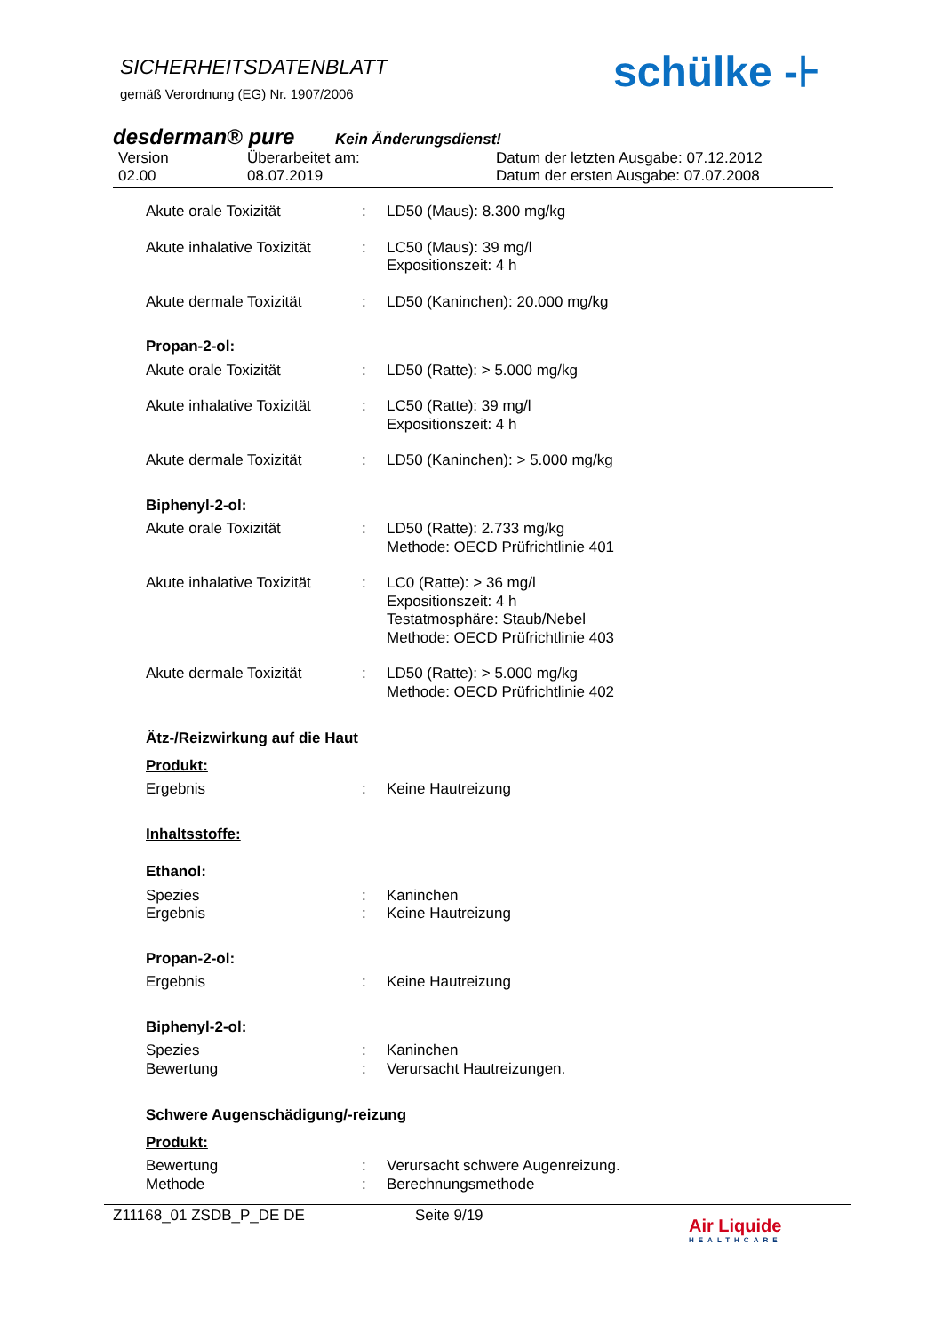SICHERHEITSDATENBLATT
gemäß Verordnung (EG) Nr. 1907/2006
schülke -⊦
desderman® pure Kein Änderungsdienst!
Version
02.00
Überarbeitet am:
08.07.2019
Datum der letzten Ausgabe: 07.12.2012
Datum der ersten Ausgabe: 07.07.2008
Akute orale Toxizität : LD50 (Maus): 8.300 mg/kg
Akute inhalative Toxizität
: LC50 (Maus): 39 mg/l
Expositionszeit: 4 h
Akute dermale Toxizität : LD50 (Kaninchen): 20.000 mg/kg
Propan-2-ol:
Akute orale Toxizität : LD50 (Ratte): > 5.000 mg/kg
Akute inhalative Toxizität
: LC50 (Ratte): 39 mg/l
Expositionszeit: 4 h
Akute dermale Toxizität : LD50 (Kaninchen): > 5.000 mg/kg
Biphenyl-2-ol:
Akute orale Toxizität : LD50 (Ratte): 2.733 mg/kg
Methode: OECD Prüfrichtlinie 401
Akute inhalative Toxizität
: LC0 (Ratte): > 36 mg/l
Expositionszeit: 4 h
Testatmosphäre: Staub/Nebel
Methode: OECD Prüfrichtlinie 403
Akute dermale Toxizität : LD50 (Ratte): > 5.000 mg/kg
Methode: OECD Prüfrichtlinie 402
Ätz-/Reizwirkung auf die Haut
Produkt:
Ergebnis : Keine Hautreizung
Inhaltsstoffe:
Ethanol:
Spezies : Kaninchen
Ergebnis : Keine Hautreizung
Propan-2-ol:
Ergebnis : Keine Hautreizung
Biphenyl-2-ol:
Spezies : Kaninchen
Bewertung : Verursacht Hautreizungen.
Schwere Augenschädigung/-reizung
Produkt:
Bewertung : Verursacht schwere Augenreizung.
Methode : Berechnungsmethode
Z11168_01 ZSDB_P_DE DE Seite 9/19
Air Liquide
HEALTHCARE